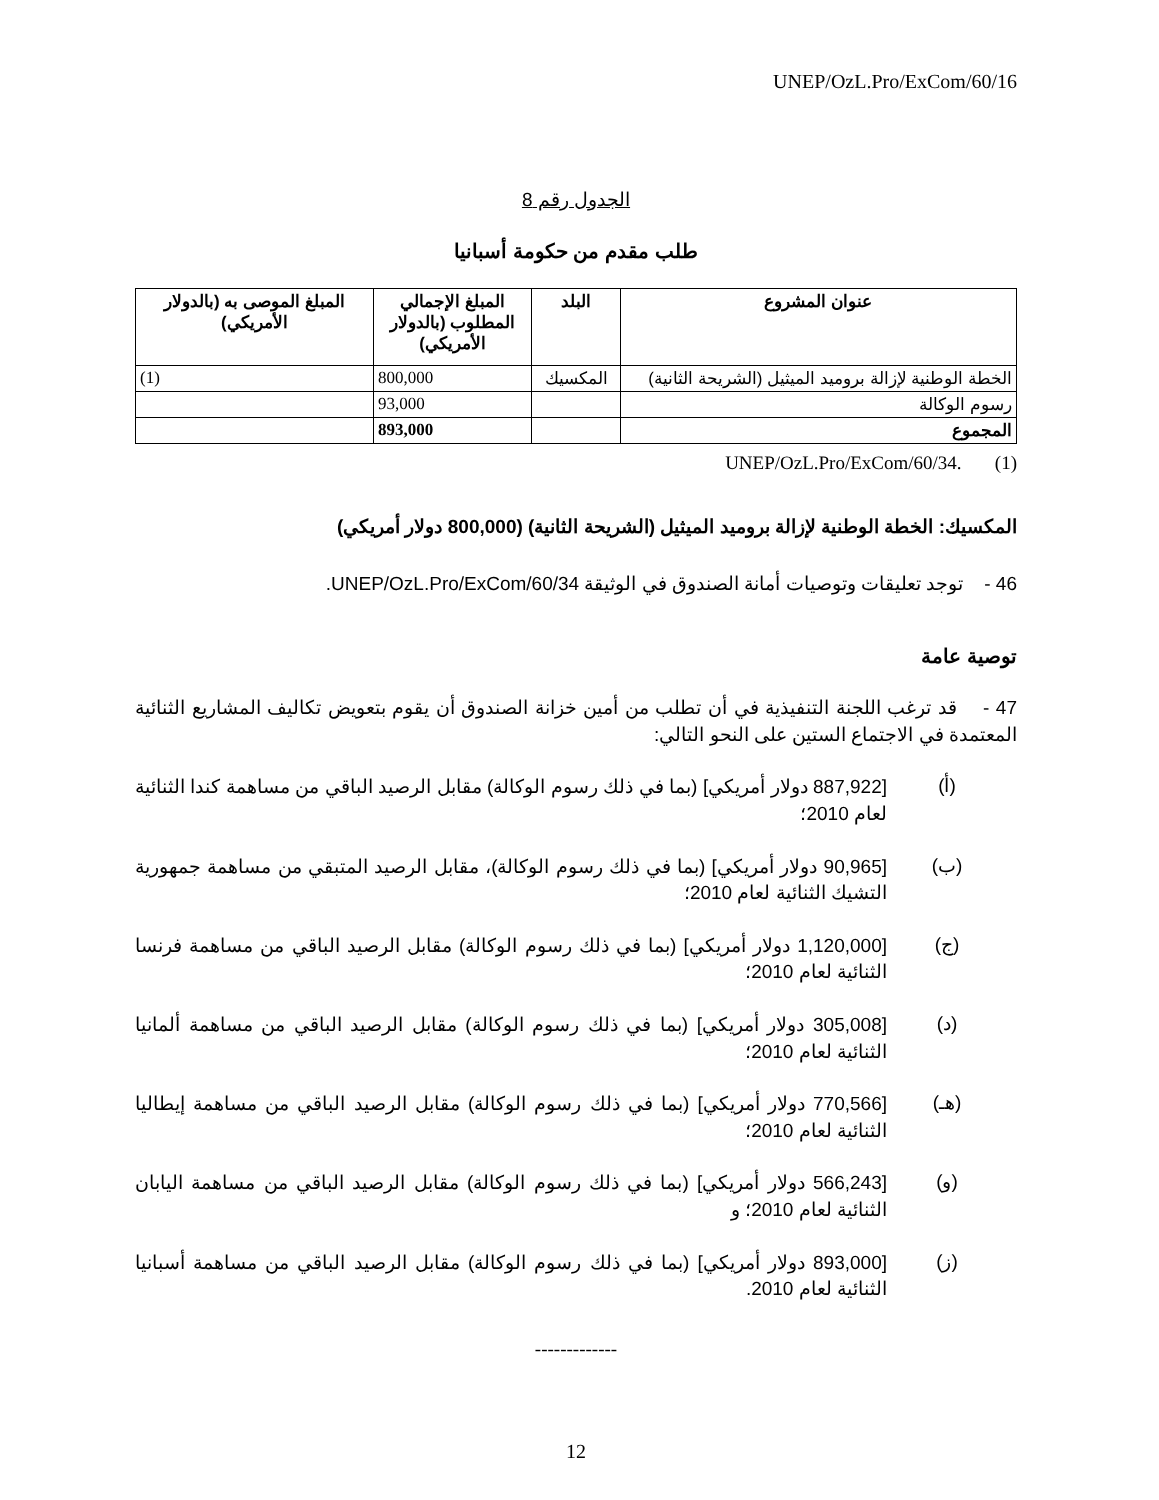UNEP/OzL.Pro/ExCom/60/16
الجدول رقم 8
طلب مقدم من حكومة أسبانيا
| عنوان المشروع | البلد | المبلغ الإجمالي المطلوب (بالدولار الأمريكي) | المبلغ الموصى به (بالدولار الأمريكي) |
| --- | --- | --- | --- |
| الخطة الوطنية لإزالة بروميد الميثيل (الشريحة الثانية) | المكسيك | 800,000 | (1) |
| رسوم الوكالة | | 93,000 | |
| المجموع | | 893,000 | |
(1) UNEP/OzL.Pro/ExCom/60/34.
المكسيك: الخطة الوطنية لإزالة بروميد الميثيل (الشريحة الثانية) (800,000 دولار أمريكي)
46 - توجد تعليقات وتوصيات أمانة الصندوق في الوثيقة UNEP/OzL.Pro/ExCom/60/34.
توصية عامة
47 - قد ترغب اللجنة التنفيذية في أن تطلب من أمين خزانة الصندوق أن يقوم بتعويض تكاليف المشاريع الثنائية المعتمدة في الاجتماع الستين على النحو التالي:
(أ)
[887,922 دولار أمريكي] (بما في ذلك رسوم الوكالة) مقابل الرصيد الباقي من مساهمة كندا الثنائية لعام 2010؛
(ب)
[90,965 دولار أمريكي] (بما في ذلك رسوم الوكالة)، مقابل الرصيد المتبقي من مساهمة جمهورية التشيك الثنائية لعام 2010؛
(ج)
[1,120,000 دولار أمريكي] (بما في ذلك رسوم الوكالة) مقابل الرصيد الباقي من مساهمة فرنسا الثنائية لعام 2010؛
(د)
[305,008 دولار أمريكي] (بما في ذلك رسوم الوكالة) مقابل الرصيد الباقي من مساهمة ألمانيا الثنائية لعام 2010؛
(هـ)
[770,566 دولار أمريكي] (بما في ذلك رسوم الوكالة) مقابل الرصيد الباقي من مساهمة إيطاليا الثنائية لعام 2010؛
(و)
[566,243 دولار أمريكي] (بما في ذلك رسوم الوكالة) مقابل الرصيد الباقي من مساهمة اليابان الثنائية لعام 2010؛ و
(ز)
[893,000 دولار أمريكي] (بما في ذلك رسوم الوكالة) مقابل الرصيد الباقي من مساهمة أسبانيا الثنائية لعام 2010.
-------------
12